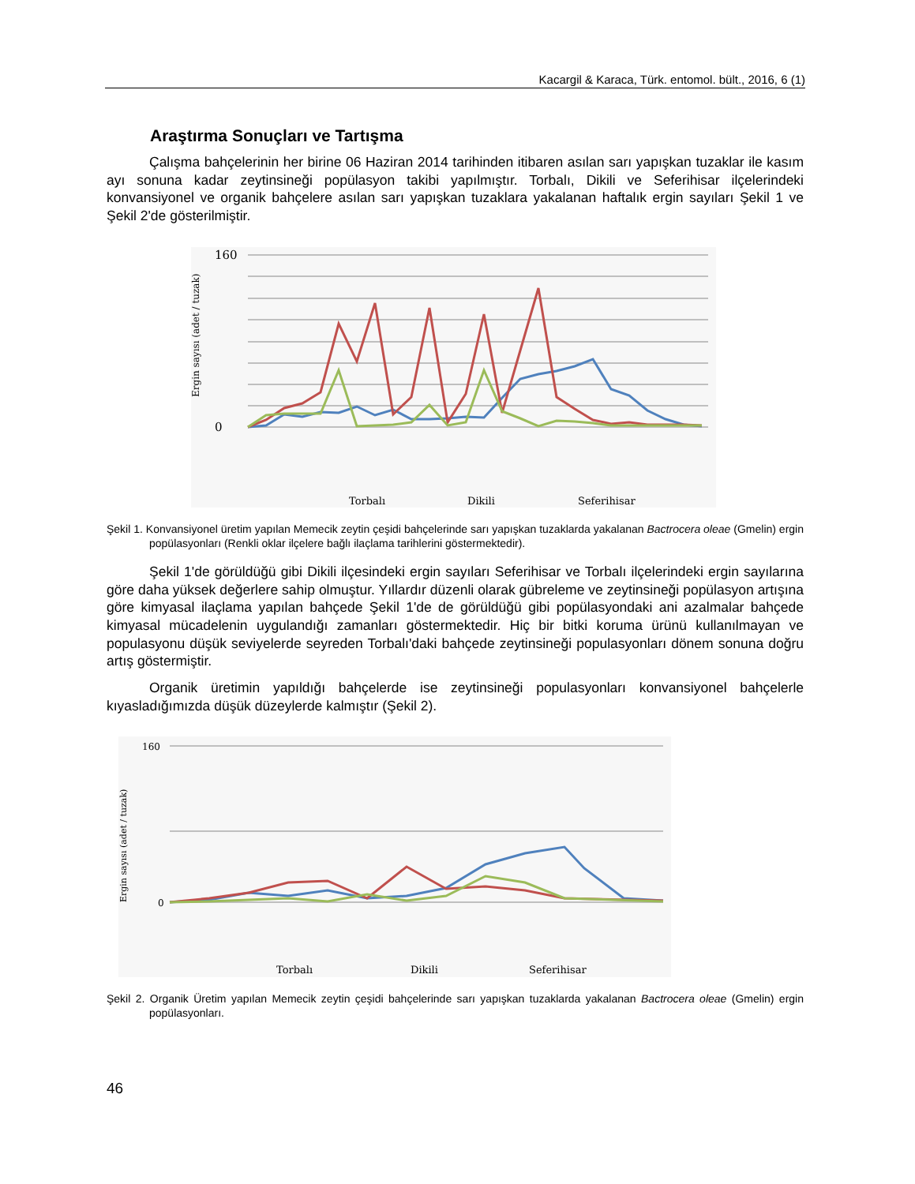Kacargil & Karaca, Türk. entomol. bült., 2016, 6 (1)
Araştırma Sonuçları ve Tartışma
Çalışma bahçelerinin her birine 06 Haziran 2014 tarihinden itibaren asılan sarı yapışkan tuzaklar ile kasım ayı sonuna kadar zeytinsineği popülasyon takibi yapılmıştır. Torbalı, Dikili ve Seferihisar ilçelerindeki konvansiyonel ve organik bahçelere asılan sarı yapışkan tuzaklara yakalanan haftalık ergin sayıları Şekil 1 ve Şekil 2'de gösterilmiştir.
160
0
Ergin sayısı (adet / tuzak)
Torbalı
Dikili
Seferihisar
Şekil 1. Konvansiyonel üretim yapılan Memecik zeytin çeşidi bahçelerinde sarı yapışkan tuzaklarda yakalanan Bactrocera oleae (Gmelin) ergin popülasyonları (Renkli oklar ilçelere bağlı ilaçlama tarihlerini göstermektedir).
Şekil 1'de görüldüğü gibi Dikili ilçesindeki ergin sayıları Seferihisar ve Torbalı ilçelerindeki ergin sayılarına göre daha yüksek değerlere sahip olmuştur. Yıllardır düzenli olarak gübreleme ve zeytinsineği popülasyon artışına göre kimyasal ilaçlama yapılan bahçede Şekil 1'de de görüldüğü gibi popülasyondaki ani azalmalar bahçede kimyasal mücadelenin uygulandığı zamanları göstermektedir. Hiç bir bitki koruma ürünü kullanılmayan ve populasyonu düşük seviyelerde seyreden Torbalı'daki bahçede zeytinsineği populasyonları dönem sonuna doğru artış göstermiştir.
Organik üretimin yapıldığı bahçelerde ise zeytinsineği populasyonları konvansiyonel bahçelerle kıyasladığımızda düşük düzeylerde kalmıştır (Şekil 2).
160
0
Ergin sayısı (adet / tuzak)
Torbalı
Dikili
Seferihisar
Şekil 2. Organik Üretim yapılan Memecik zeytin çeşidi bahçelerinde sarı yapışkan tuzaklarda yakalanan Bactrocera oleae (Gmelin) ergin popülasyonları.
46